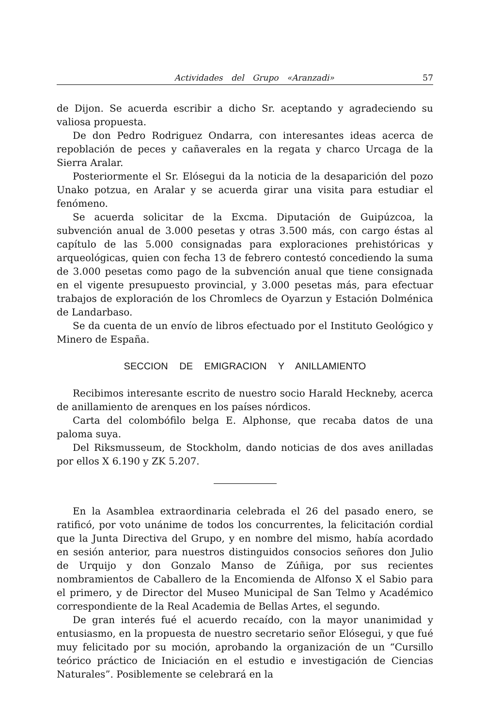Actividades del Grupo «Aranzadi» 57
de Dijon. Se acuerda escribir a dicho Sr. aceptando y agradeciendo su valiosa propuesta.
De don Pedro Rodriguez Ondarra, con interesantes ideas acerca de repoblación de peces y cañaverales en la regata y charco Urcaga de la Sierra Aralar.
Posteriormente el Sr. Elósegui da la noticia de la desaparición del pozo Unako potzua, en Aralar y se acuerda girar una visita para estudiar el fenómeno.
Se acuerda solicitar de la Excma. Diputación de Guipúzcoa, la subvención anual de 3.000 pesetas y otras 3.500 más, con cargo éstas al capítulo de las 5.000 consignadas para exploraciones prehistóricas y arqueológicas, quien con fecha 13 de febrero contestó concediendo la suma de 3.000 pesetas como pago de la subvención anual que tiene consignada en el vigente presupuesto provincial, y 3.000 pesetas más, para efectuar trabajos de exploración de los Chromlecs de Oyarzun y Estación Dolménica de Landarbaso.
Se da cuenta de un envío de libros efectuado por el Instituto Geológico y Minero de España.
SECCION DE EMIGRACION Y ANILLAMIENTO
Recibimos interesante escrito de nuestro socio Harald Heckneby, acerca de anillamiento de arenques en los países nórdicos.
Carta del colombófilo belga E. Alphonse, que recaba datos de una paloma suya.
Del Riksmusseum, de Stockholm, dando noticias de dos aves anilladas por ellos X 6.190 y ZK 5.207.
En la Asamblea extraordinaria celebrada el 26 del pasado enero, se ratificó, por voto unánime de todos los concurrentes, la felicitación cordial que la Junta Directiva del Grupo, y en nombre del mismo, había acordado en sesión anterior, para nuestros distinguidos consocios señores don Julio de Urquijo y don Gonzalo Manso de Zúñiga, por sus recientes nombramientos de Caballero de la Encomienda de Alfonso X el Sabio para el primero, y de Director del Museo Municipal de San Telmo y Académico correspondiente de la Real Academia de Bellas Artes, el segundo.
De gran interés fué el acuerdo recaído, con la mayor unanimidad y entusiasmo, en la propuesta de nuestro secretario señor Elósegui, y que fué muy felicitado por su moción, aprobando la organización de un “Cursillo teórico práctico de Iniciación en el estudio e investigación de Ciencias Naturales”. Posiblemente se celebrará en la